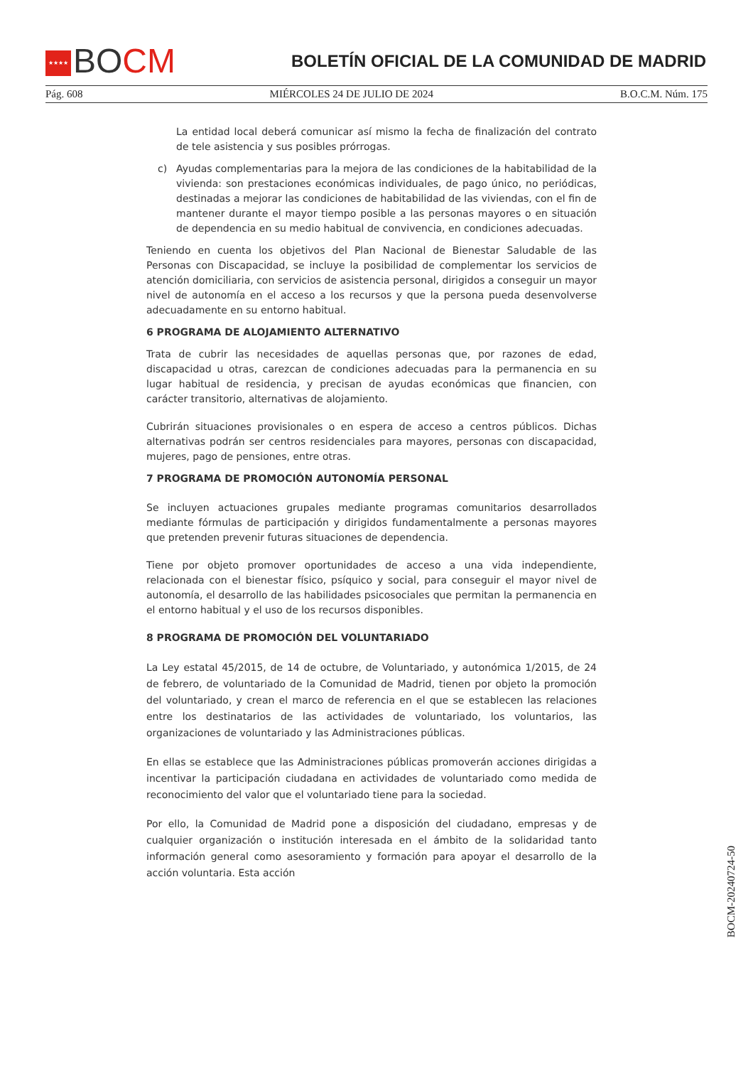★★★★ BOCM
BOLETÍN OFICIAL DE LA COMUNIDAD DE MADRID
Pág. 608 MIÉRCOLES 24 DE JULIO DE 2024 B.O.C.M. Núm. 175
La entidad local deberá comunicar así mismo la fecha de finalización del contrato de tele asistencia y sus posibles prórrogas.
c) Ayudas complementarias para la mejora de las condiciones de la habitabilidad de la vivienda: son prestaciones económicas individuales, de pago único, no periódicas, destinadas a mejorar las condiciones de habitabilidad de las viviendas, con el fin de mantener durante el mayor tiempo posible a las personas mayores o en situación de dependencia en su medio habitual de convivencia, en condiciones adecuadas.
Teniendo en cuenta los objetivos del Plan Nacional de Bienestar Saludable de las Personas con Discapacidad, se incluye la posibilidad de complementar los servicios de atención domiciliaria, con servicios de asistencia personal, dirigidos a conseguir un mayor nivel de autonomía en el acceso a los recursos y que la persona pueda desenvolverse adecuadamente en su entorno habitual.
6 PROGRAMA DE ALOJAMIENTO ALTERNATIVO
Trata de cubrir las necesidades de aquellas personas que, por razones de edad, discapacidad u otras, carezcan de condiciones adecuadas para la permanencia en su lugar habitual de residencia, y precisan de ayudas económicas que financien, con carácter transitorio, alternativas de alojamiento.
Cubrirán situaciones provisionales o en espera de acceso a centros públicos. Dichas alternativas podrán ser centros residenciales para mayores, personas con discapacidad, mujeres, pago de pensiones, entre otras.
7 PROGRAMA DE PROMOCIÓN AUTONOMÍA PERSONAL
Se incluyen actuaciones grupales mediante programas comunitarios desarrollados mediante fórmulas de participación y dirigidos fundamentalmente a personas mayores que pretenden prevenir futuras situaciones de dependencia.
Tiene por objeto promover oportunidades de acceso a una vida independiente, relacionada con el bienestar físico, psíquico y social, para conseguir el mayor nivel de autonomía, el desarrollo de las habilidades psicosociales que permitan la permanencia en el entorno habitual y el uso de los recursos disponibles.
8 PROGRAMA DE PROMOCIÓN DEL VOLUNTARIADO
La Ley estatal 45/2015, de 14 de octubre, de Voluntariado, y autonómica 1/2015, de 24 de febrero, de voluntariado de la Comunidad de Madrid, tienen por objeto la promoción del voluntariado, y crean el marco de referencia en el que se establecen las relaciones entre los destinatarios de las actividades de voluntariado, los voluntarios, las organizaciones de voluntariado y las Administraciones públicas.
En ellas se establece que las Administraciones públicas promoverán acciones dirigidas a incentivar la participación ciudadana en actividades de voluntariado como medida de reconocimiento del valor que el voluntariado tiene para la sociedad.
Por ello, la Comunidad de Madrid pone a disposición del ciudadano, empresas y de cualquier organización o institución interesada en el ámbito de la solidaridad tanto información general como asesoramiento y formación para apoyar el desarrollo de la acción voluntaria. Esta acción
BOCM-20240724-50